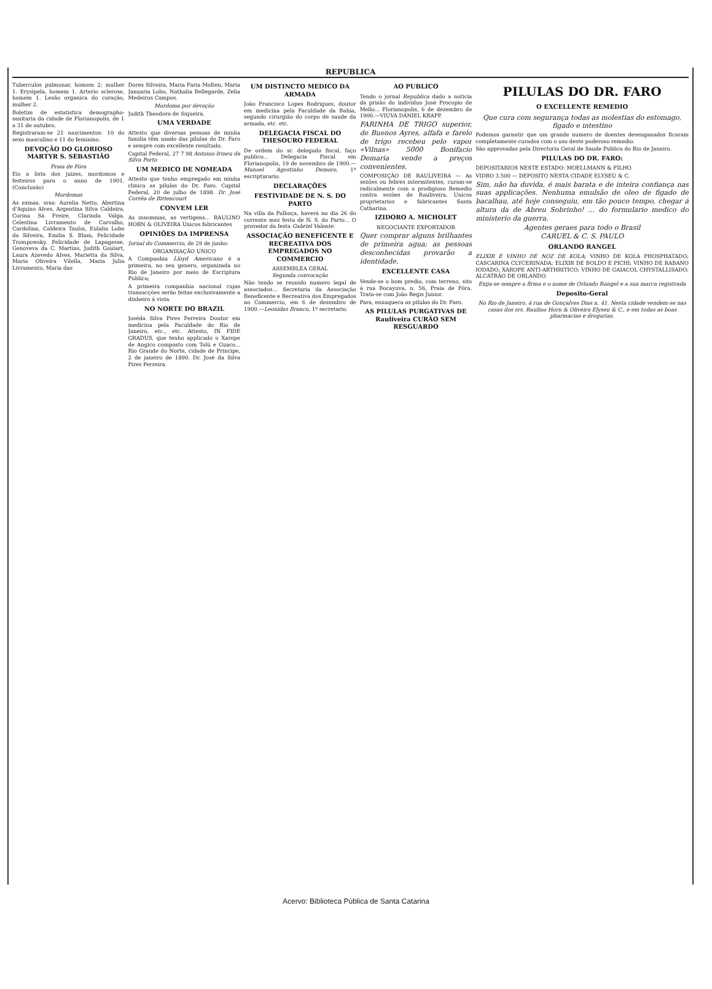REPUBLICA
Tuberculos pulmonar, homem 2; mulher 1. Erysipela, homem 1. Arterio sclerose, homem 1. Lesão organica do coração, mulher 2.
Boletim de estatistica demographo-sanitaria da cidade de Florianopolis, de 1 a 31 de outubro.
Registraram-se 21 nascimentos: 10 do sexo masculino e 11 do feminino.
DEVOÇÃO DO GLORIOSO MARTYR S. SEBASTIÃO
Praia de Fóra
Eis a lista dos juizes, mordomos e festeiros para o anno de 1901. (Conclusão)
Mordomas
As exmas. sras: Aurelia Netto, Abertina d'Aquino Alves, Argentina Silva Caldeira, Corina Sá Freire, Clarinda Valga, Celestina Livramento de Carvalho, Cardolina, Caldeira Tauloi, Eulalia Lobo da Silveira, Emilia S. Blum, Felicidade Trompowsky, Felicidade de Lapagesse, Genoveva da C. Martins, Judith Goulart, Laura Azevedo Alves, Marietta da Silva, Maria Oliveira Vilella, Maria Julia Livramento, Maria das
Dores Silveira, Maria Faria Molten, Maria Januaria Lobo, Nathalia Bellegarde, Zelia Medeiros Campos.
Mordoma por devoção
Judith Theodora de Siqueira.
UMA VERDADE
Attesto que diversas pessoas de minha familia têm usado das pilulas do Dr. Faro e sempre com excellente resultado.
Capital Federal, 27 7 98 Antonio Irineu da Silva Porto
UM MEDICO DE NOMEADA
Attesto que tenho empregado em minha clinica as pilulas do Dr. Faro. Capital Federal, 20 de julho de 1898. Dr. José Corrêa de Bittencourt
CONVEM LER
As insomnias, as vertigens... RAULINO HORN & OLIVEIRA Unicos fabricantes
OPINIÕES DA IMPRENSA
Jornal do Commercio, de 29 de junho:
ORGANISAÇÃO UNICO
A Companhia Lloyd Americano é a primeira, no seu genero, organizada no Rio de Janeiro por meio de Escriptura Publica;
A primeira companhia nacional cujas transacções serão feitas exclusivamente a dinheiro á vista.
NO NORTE DO BRAZIL
Joséda Silva Pires Ferreira Doutor em medicina pela Faculdade do Rio de Janeiro, etc., etc. Attesto, IN FIDE GRADUS, que tenho applicado o Xarope de Angico composto com Tolú e Guaco... Rio Grande do Norte, cidade de Principe, 2 de janeiro de 1890. Dr. José da Silva Pires Ferreira.
UM DISTINCTO MEDICO DA ARMADA
João Francisco Lopes Rodrigues, doutor em medicina pela Faculdade da Bahia, segundo cirurgião do corpo de saude da armada, etc. etc.
DELEGACIA FISCAL DO THESOURO FEDERAL
De ordem do sr. delegado fiscal, faço publico... Delegacia Fiscal em Florianopolis, 19 de novembro de 1900.—Manoel Agostinho Demoro, 1º escripturario.
DECLARAÇÕES
FESTIVIDADE DE N. S. DO PARTO
Na villa da Palhoça, haverá no dia 26 do corrente mez festa de N. S. do Parto... O provedor da festa Gabriel Valente.
ASSOCIAÇÃO BENEFICENTE E RECREATIVA DOS EMPREGADOS NO COMMERCIO
ASSEMBLÉA GERAL
Segunda convocação
Não tendo se reunido numero legal de associados... Secretaria da Associação Beneficente e Recreativa dos Empregados no Commercio, em 6 de dezembro de 1900.—Leonidas Branco, 1º secretario.
AO PUBLICO
Tendo o jornal Republica dado a noticia da prisão do individuo José Procopio de Mello... Florianopolis, 6 de dezembro de 1900.—VIUVA DANIEL KRAPP.
FARINHA DE TRIGO superior, de Buenos Ayres, alfafa e farelo de trigo recebeu pelo vapor «Vilnas» 5000 Bonifacio Demaria vende a preços convenientes.
COMPOSIÇÃO DE RAULIVEIRA — As sezões ou febres intermitentes, curam-se radicalmente com o prodigioso Remedio contra sezões de Rauliveira. Unicos proprietarios e fabricantes Santa Catharina.
IZIDORO A. MICHOLET
NEGOCIANTE EXPORTADOR
Quer comprar alguns brilhantes de primeira agua; as pessoas desconhecidas provarão a identidade.
EXCELLENTE CASA
Vende-se o bom predio, com terreno, sito á rua Bocayuva, n. 56, Praia de Fóra. Trata-se com João Regis Junior.
Para, enxaqueca as pilulas do Dr. Faro.
AS PILULAS PURGATIVAS DE Rauliveira CURÃO SEM RESGUARDO
PILULAS DO DR. FARO
O EXCELLENTE REMEDIO
Que cura com segurança todas as molestias do estomago, figado e intestino
Podemos garantir que um grande numero de doentes desenganados ficaram completamente curados com o uso deste poderoso remedio.
São approvadas pela Directoria Geral de Saude Publica do Rio de Janeiro.
PILULAS DO DR. FARO:
DEPOSITARIOS NESTE ESTADO: MOELLMANN & FILHO.
VIDRO 3.500 — DEPOSITO NESTA CIDADE ELYSEU & C.
Sim, não ha duvida, é mais barata e de inteira confiança nas suas applicações. Nenhuma emulsão de oleo de figado de bacalhau, até hoje conseguiu, em tão pouco tempo, chegar á altura da de Abreu Sobrinho! ... do formulario medico do ministerio da guerra.
Agentes geraes para todo o Brasil
CARUEL & C. S. PAULO
ORLANDO RANGEL
ELIXIR E VINHO DE NOZ DE KOLA; VINHO DE KOLA PHOSPHATADO; CASCARINA CLYCERINADA; ELIXIR DE BOLDO E PICHI; VINHO DE RABANO IODADO; XAROPE ANTI-ARTHRITICO; VINHO DE GAIACOL CHYSTALLISADO; ALCATRÃO DE ORLANDO.
Exija-se sempre a firma e o nome de Orlando Rangel e a sua marca registrada
Deposito-Geral
No Rio de Janeiro, á rua de Gonçalves Dias n. 41. Nesta cidade vendem-se nas casas dos srs. Raulino Horn & Oliveira Elyseu & C., e em todas as boas pharmacias e drogarias.
Acervo: Biblioteca Pública de Santa Catarina